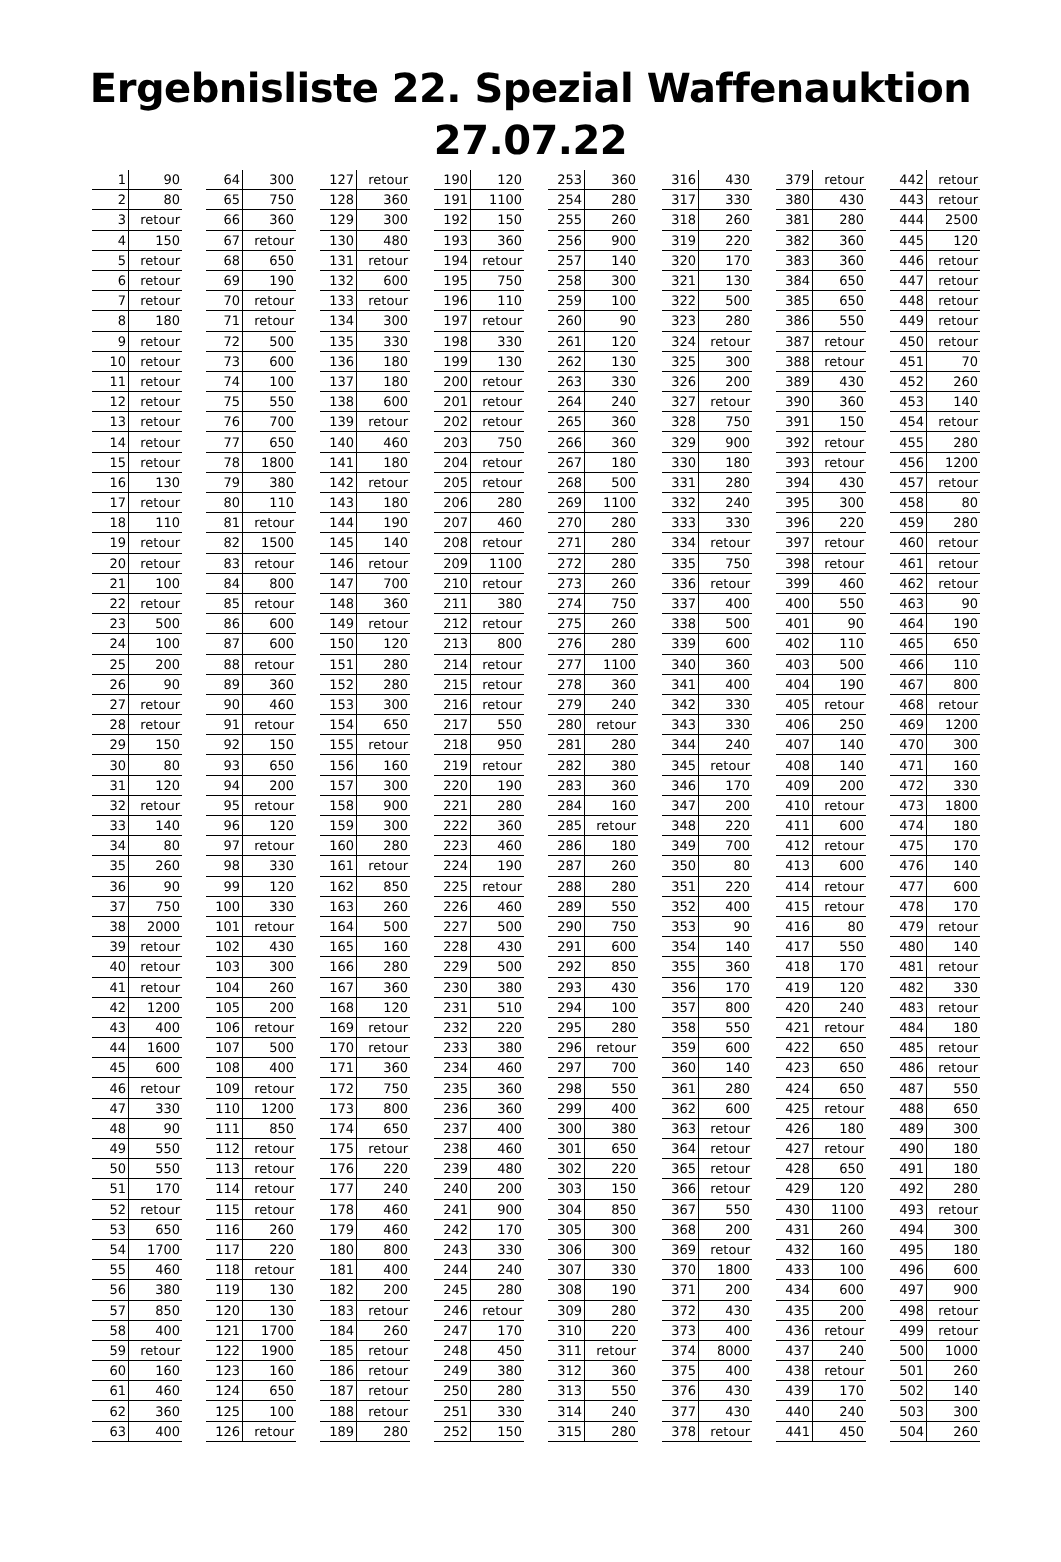Ergebnisliste 22. Spezial Waffenauktion 27.07.22
| 1 | 90 | | 64 | 300 | | 127 | retour | | 190 | 120 | | 253 | 360 | | 316 | 430 | | 379 | retour | | 442 | retour |
| 2 | 80 | | 65 | 750 | | 128 | 360 | | 191 | 1100 | | 254 | 280 | | 317 | 330 | | 380 | 430 | | 443 | retour |
| 3 | retour | | 66 | 360 | | 129 | 300 | | 192 | 150 | | 255 | 260 | | 318 | 260 | | 381 | 280 | | 444 | 2500 |
| 4 | 150 | | 67 | retour | | 130 | 480 | | 193 | 360 | | 256 | 900 | | 319 | 220 | | 382 | 360 | | 445 | 120 |
| 5 | retour | | 68 | 650 | | 131 | retour | | 194 | retour | | 257 | 140 | | 320 | 170 | | 383 | 360 | | 446 | retour |
| 6 | retour | | 69 | 190 | | 132 | 600 | | 195 | 750 | | 258 | 300 | | 321 | 130 | | 384 | 650 | | 447 | retour |
| 7 | retour | | 70 | retour | | 133 | retour | | 196 | 110 | | 259 | 100 | | 322 | 500 | | 385 | 650 | | 448 | retour |
| 8 | 180 | | 71 | retour | | 134 | 300 | | 197 | retour | | 260 | 90 | | 323 | 280 | | 386 | 550 | | 449 | retour |
| 9 | retour | | 72 | 500 | | 135 | 330 | | 198 | 330 | | 261 | 120 | | 324 | retour | | 387 | retour | | 450 | retour |
| 10 | retour | | 73 | 600 | | 136 | 180 | | 199 | 130 | | 262 | 130 | | 325 | 300 | | 388 | retour | | 451 | 70 |
| 11 | retour | | 74 | 100 | | 137 | 180 | | 200 | retour | | 263 | 330 | | 326 | 200 | | 389 | 430 | | 452 | 260 |
| 12 | retour | | 75 | 550 | | 138 | 600 | | 201 | retour | | 264 | 240 | | 327 | retour | | 390 | 360 | | 453 | 140 |
| 13 | retour | | 76 | 700 | | 139 | retour | | 202 | retour | | 265 | 360 | | 328 | 750 | | 391 | 150 | | 454 | retour |
| 14 | retour | | 77 | 650 | | 140 | 460 | | 203 | 750 | | 266 | 360 | | 329 | 900 | | 392 | retour | | 455 | 280 |
| 15 | retour | | 78 | 1800 | | 141 | 180 | | 204 | retour | | 267 | 180 | | 330 | 180 | | 393 | retour | | 456 | 1200 |
| 16 | 130 | | 79 | 380 | | 142 | retour | | 205 | retour | | 268 | 500 | | 331 | 280 | | 394 | 430 | | 457 | retour |
| 17 | retour | | 80 | 110 | | 143 | 180 | | 206 | 280 | | 269 | 1100 | | 332 | 240 | | 395 | 300 | | 458 | 80 |
| 18 | 110 | | 81 | retour | | 144 | 190 | | 207 | 460 | | 270 | 280 | | 333 | 330 | | 396 | 220 | | 459 | 280 |
| 19 | retour | | 82 | 1500 | | 145 | 140 | | 208 | retour | | 271 | 280 | | 334 | retour | | 397 | retour | | 460 | retour |
| 20 | retour | | 83 | retour | | 146 | retour | | 209 | 1100 | | 272 | 280 | | 335 | 750 | | 398 | retour | | 461 | retour |
| 21 | 100 | | 84 | 800 | | 147 | 700 | | 210 | retour | | 273 | 260 | | 336 | retour | | 399 | 460 | | 462 | retour |
| 22 | retour | | 85 | retour | | 148 | 360 | | 211 | 380 | | 274 | 750 | | 337 | 400 | | 400 | 550 | | 463 | 90 |
| 23 | 500 | | 86 | 600 | | 149 | retour | | 212 | retour | | 275 | 260 | | 338 | 500 | | 401 | 90 | | 464 | 190 |
| 24 | 100 | | 87 | 600 | | 150 | 120 | | 213 | 800 | | 276 | 280 | | 339 | 600 | | 402 | 110 | | 465 | 650 |
| 25 | 200 | | 88 | retour | | 151 | 280 | | 214 | retour | | 277 | 1100 | | 340 | 360 | | 403 | 500 | | 466 | 110 |
| 26 | 90 | | 89 | 360 | | 152 | 280 | | 215 | retour | | 278 | 360 | | 341 | 400 | | 404 | 190 | | 467 | 800 |
| 27 | retour | | 90 | 460 | | 153 | 300 | | 216 | retour | | 279 | 240 | | 342 | 330 | | 405 | retour | | 468 | retour |
| 28 | retour | | 91 | retour | | 154 | 650 | | 217 | 550 | | 280 | retour | | 343 | 330 | | 406 | 250 | | 469 | 1200 |
| 29 | 150 | | 92 | 150 | | 155 | retour | | 218 | 950 | | 281 | 280 | | 344 | 240 | | 407 | 140 | | 470 | 300 |
| 30 | 80 | | 93 | 650 | | 156 | 160 | | 219 | retour | | 282 | 380 | | 345 | retour | | 408 | 140 | | 471 | 160 |
| 31 | 120 | | 94 | 200 | | 157 | 300 | | 220 | 190 | | 283 | 360 | | 346 | 170 | | 409 | 200 | | 472 | 330 |
| 32 | retour | | 95 | retour | | 158 | 900 | | 221 | 280 | | 284 | 160 | | 347 | 200 | | 410 | retour | | 473 | 1800 |
| 33 | 140 | | 96 | 120 | | 159 | 300 | | 222 | 360 | | 285 | retour | | 348 | 220 | | 411 | 600 | | 474 | 180 |
| 34 | 80 | | 97 | retour | | 160 | 280 | | 223 | 460 | | 286 | 180 | | 349 | 700 | | 412 | retour | | 475 | 170 |
| 35 | 260 | | 98 | 330 | | 161 | retour | | 224 | 190 | | 287 | 260 | | 350 | 80 | | 413 | 600 | | 476 | 140 |
| 36 | 90 | | 99 | 120 | | 162 | 850 | | 225 | retour | | 288 | 280 | | 351 | 220 | | 414 | retour | | 477 | 600 |
| 37 | 750 | | 100 | 330 | | 163 | 260 | | 226 | 460 | | 289 | 550 | | 352 | 400 | | 415 | retour | | 478 | 170 |
| 38 | 2000 | | 101 | retour | | 164 | 500 | | 227 | 500 | | 290 | 750 | | 353 | 90 | | 416 | 80 | | 479 | retour |
| 39 | retour | | 102 | 430 | | 165 | 160 | | 228 | 430 | | 291 | 600 | | 354 | 140 | | 417 | 550 | | 480 | 140 |
| 40 | retour | | 103 | 300 | | 166 | 280 | | 229 | 500 | | 292 | 850 | | 355 | 360 | | 418 | 170 | | 481 | retour |
| 41 | retour | | 104 | 260 | | 167 | 360 | | 230 | 380 | | 293 | 430 | | 356 | 170 | | 419 | 120 | | 482 | 330 |
| 42 | 1200 | | 105 | 200 | | 168 | 120 | | 231 | 510 | | 294 | 100 | | 357 | 800 | | 420 | 240 | | 483 | retour |
| 43 | 400 | | 106 | retour | | 169 | retour | | 232 | 220 | | 295 | 280 | | 358 | 550 | | 421 | retour | | 484 | 180 |
| 44 | 1600 | | 107 | 500 | | 170 | retour | | 233 | 380 | | 296 | retour | | 359 | 600 | | 422 | 650 | | 485 | retour |
| 45 | 600 | | 108 | 400 | | 171 | 360 | | 234 | 460 | | 297 | 700 | | 360 | 140 | | 423 | 650 | | 486 | retour |
| 46 | retour | | 109 | retour | | 172 | 750 | | 235 | 360 | | 298 | 550 | | 361 | 280 | | 424 | 650 | | 487 | 550 |
| 47 | 330 | | 110 | 1200 | | 173 | 800 | | 236 | 360 | | 299 | 400 | | 362 | 600 | | 425 | retour | | 488 | 650 |
| 48 | 90 | | 111 | 850 | | 174 | 650 | | 237 | 400 | | 300 | 380 | | 363 | retour | | 426 | 180 | | 489 | 300 |
| 49 | 550 | | 112 | retour | | 175 | retour | | 238 | 460 | | 301 | 650 | | 364 | retour | | 427 | retour | | 490 | 180 |
| 50 | 550 | | 113 | retour | | 176 | 220 | | 239 | 480 | | 302 | 220 | | 365 | retour | | 428 | 650 | | 491 | 180 |
| 51 | 170 | | 114 | retour | | 177 | 240 | | 240 | 200 | | 303 | 150 | | 366 | retour | | 429 | 120 | | 492 | 280 |
| 52 | retour | | 115 | retour | | 178 | 460 | | 241 | 900 | | 304 | 850 | | 367 | 550 | | 430 | 1100 | | 493 | retour |
| 53 | 650 | | 116 | 260 | | 179 | 460 | | 242 | 170 | | 305 | 300 | | 368 | 200 | | 431 | 260 | | 494 | 300 |
| 54 | 1700 | | 117 | 220 | | 180 | 800 | | 243 | 330 | | 306 | 300 | | 369 | retour | | 432 | 160 | | 495 | 180 |
| 55 | 460 | | 118 | retour | | 181 | 400 | | 244 | 240 | | 307 | 330 | | 370 | 1800 | | 433 | 100 | | 496 | 600 |
| 56 | 380 | | 119 | 130 | | 182 | 200 | | 245 | 280 | | 308 | 190 | | 371 | 200 | | 434 | 600 | | 497 | 900 |
| 57 | 850 | | 120 | 130 | | 183 | retour | | 246 | retour | | 309 | 280 | | 372 | 430 | | 435 | 200 | | 498 | retour |
| 58 | 400 | | 121 | 1700 | | 184 | 260 | | 247 | 170 | | 310 | 220 | | 373 | 400 | | 436 | retour | | 499 | retour |
| 59 | retour | | 122 | 1900 | | 185 | retour | | 248 | 450 | | 311 | retour | | 374 | 8000 | | 437 | 240 | | 500 | 1000 |
| 60 | 160 | | 123 | 160 | | 186 | retour | | 249 | 380 | | 312 | 360 | | 375 | 400 | | 438 | retour | | 501 | 260 |
| 61 | 460 | | 124 | 650 | | 187 | retour | | 250 | 280 | | 313 | 550 | | 376 | 430 | | 439 | 170 | | 502 | 140 |
| 62 | 360 | | 125 | 100 | | 188 | retour | | 251 | 330 | | 314 | 240 | | 377 | 430 | | 440 | 240 | | 503 | 300 |
| 63 | 400 | | 126 | retour | | 189 | 280 | | 252 | 150 | | 315 | 280 | | 378 | retour | | 441 | 450 | | 504 | 260 |